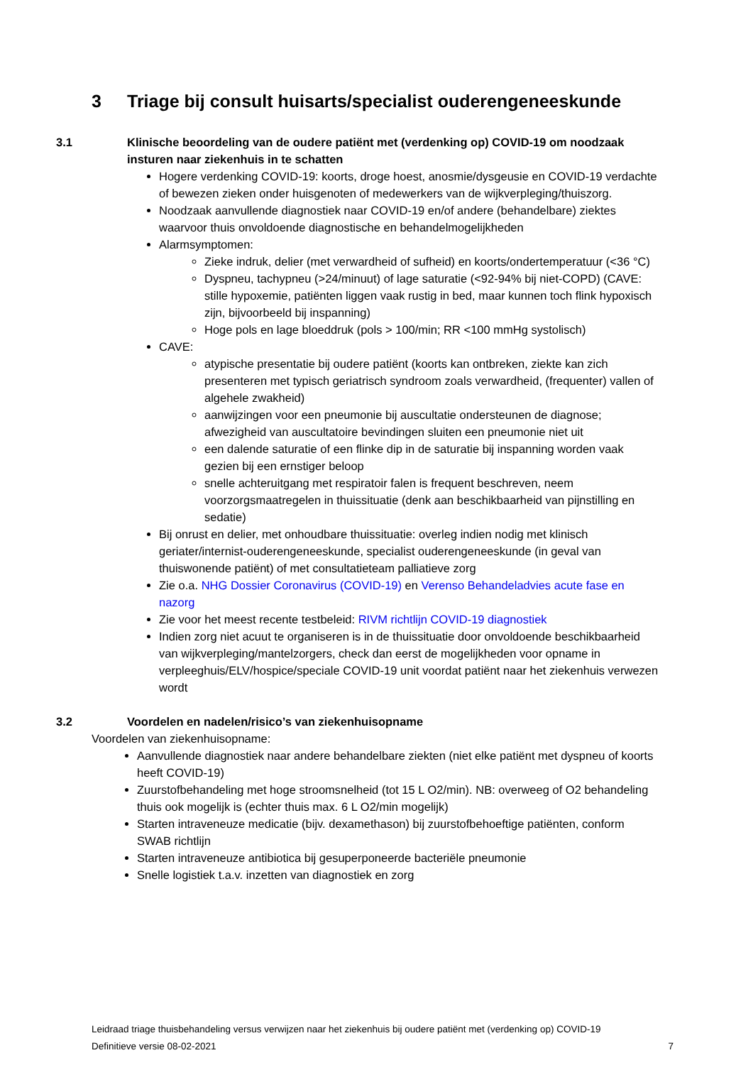3 Triage bij consult huisarts/specialist ouderengeneeskunde
3.1 Klinische beoordeling van de oudere patiënt met (verdenking op) COVID-19 om noodzaak insturen naar ziekenhuis in te schatten
Hogere verdenking COVID-19: koorts, droge hoest, anosmie/dysgeusie en COVID-19 verdachte of bewezen zieken onder huisgenoten of medewerkers van de wijkverpleging/thuiszorg.
Noodzaak aanvullende diagnostiek naar COVID-19 en/of andere (behandelbare) ziektes waarvoor thuis onvoldoende diagnostische en behandelmogelijkheden
Alarmsymptomen:
Zieke indruk, delier (met verwardheid of sufheid) en koorts/ondertemperatuur (<36 °C)
Dyspneu, tachypneu (>24/minuut) of lage saturatie (<92-94% bij niet-COPD) (CAVE: stille hypoxemie, patiënten liggen vaak rustig in bed, maar kunnen toch flink hypoxisch zijn, bijvoorbeeld bij inspanning)
Hoge pols en lage bloeddruk (pols > 100/min; RR <100 mmHg systolisch)
CAVE:
atypische presentatie bij oudere patiënt (koorts kan ontbreken, ziekte kan zich presenteren met typisch geriatrisch syndroom zoals verwardheid, (frequenter) vallen of algehele zwakheid)
aanwijzingen voor een pneumonie bij auscultatie ondersteunen de diagnose; afwezigheid van auscultatoire bevindingen sluiten een pneumonie niet uit
een dalende saturatie of een flinke dip in de saturatie bij inspanning worden vaak gezien bij een ernstiger beloop
snelle achteruitgang met respiratoir falen is frequent beschreven, neem voorzorgsmaatregelen in thuissituatie (denk aan beschikbaarheid van pijnstilling en sedatie)
Bij onrust en delier, met onhoudbare thuissituatie: overleg indien nodig met klinisch geriater/internist-ouderengeneeskunde, specialist ouderengeneeskunde (in geval van thuiswonende patiënt) of met consultatieteam palliatieve zorg
Zie o.a. NHG Dossier Coronavirus (COVID-19) en Verenso Behandeladvies acute fase en nazorg
Zie voor het meest recente testbeleid: RIVM richtlijn COVID-19 diagnostiek
Indien zorg niet acuut te organiseren is in de thuissituatie door onvoldoende beschikbaarheid van wijkverpleging/mantelzorgers, check dan eerst de mogelijkheden voor opname in verpleeghuis/ELV/hospice/speciale COVID-19 unit voordat patiënt naar het ziekenhuis verwezen wordt
3.2 Voordelen en nadelen/risico’s van ziekenhuisopname
Voordelen van ziekenhuisopname:
Aanvullende diagnostiek naar andere behandelbare ziekten (niet elke patiënt met dyspneu of koorts heeft COVID-19)
Zuurstofbehandeling met hoge stroomsnelheid (tot 15 L O2/min). NB: overweeg of O2 behandeling thuis ook mogelijk is (echter thuis max. 6 L O2/min mogelijk)
Starten intraveneuze medicatie (bijv. dexamethason) bij zuurstofbehoeftige patiënten, conform SWAB richtlijn
Starten intraveneuze antibiotica bij gesuperponeerde bacteriële pneumonie
Snelle logistiek t.a.v. inzetten van diagnostiek en zorg
Leidraad triage thuisbehandeling versus verwijzen naar het ziekenhuis bij oudere patiënt met (verdenking op) COVID-19
Definitieve versie 08-02-2021 7